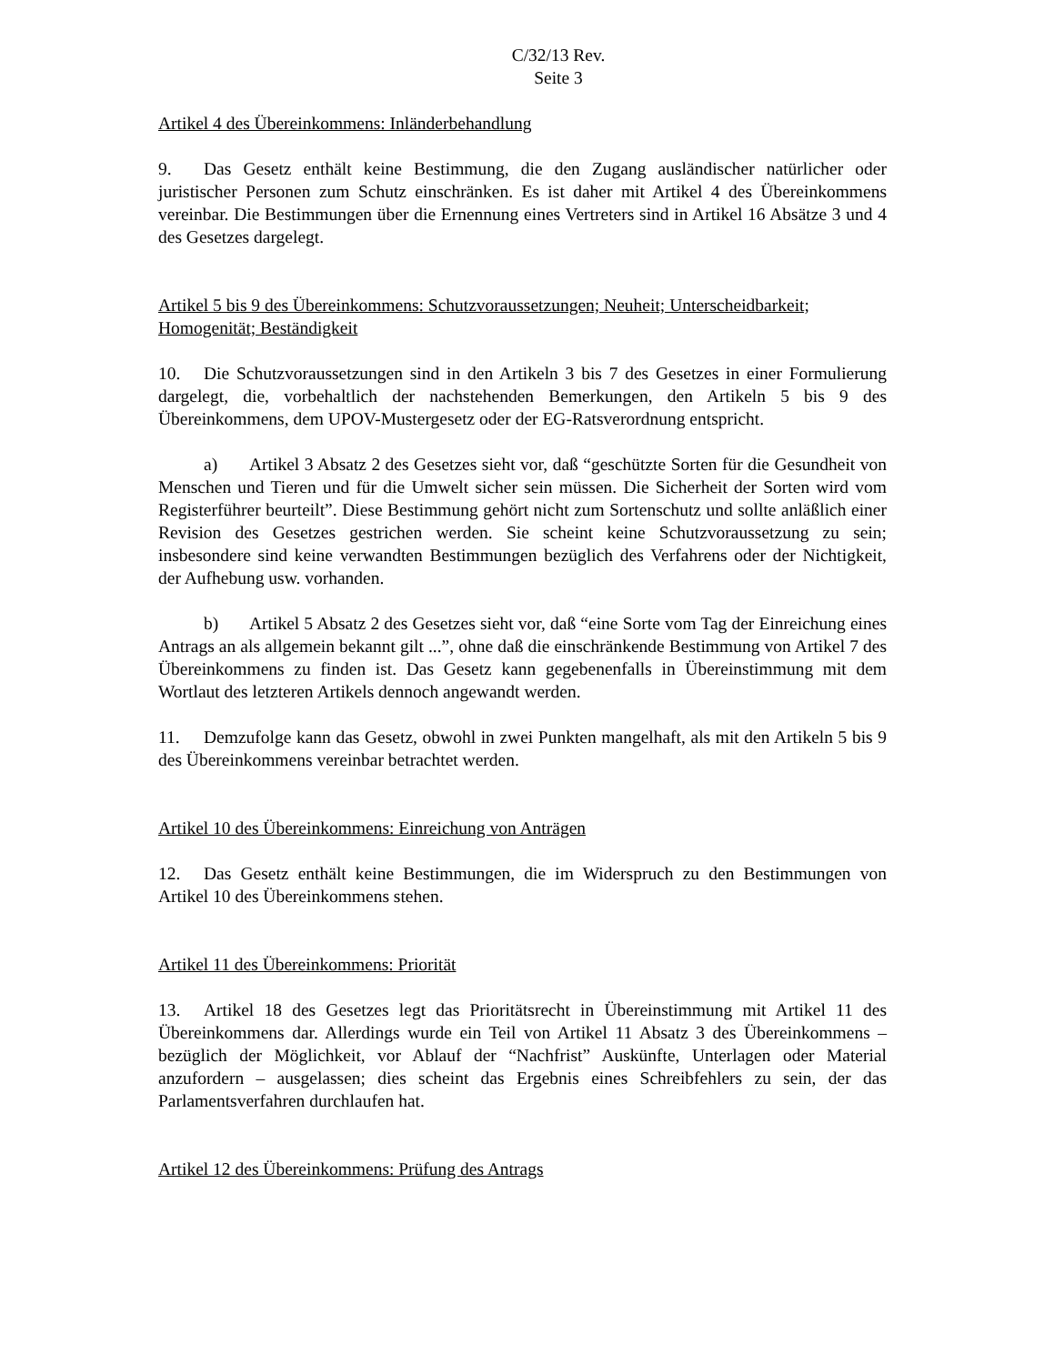C/32/13 Rev.
Seite 3
Artikel 4 des Übereinkommens: Inländerbehandlung
9. Das Gesetz enthält keine Bestimmung, die den Zugang ausländischer natürlicher oder juristischer Personen zum Schutz einschränken. Es ist daher mit Artikel 4 des Übereinkommens vereinbar. Die Bestimmungen über die Ernennung eines Vertreters sind in Artikel 16 Absätze 3 und 4 des Gesetzes dargelegt.
Artikel 5 bis 9 des Übereinkommens: Schutzvoraussetzungen; Neuheit; Unterscheidbarkeit; Homogenität; Beständigkeit
10. Die Schutzvoraussetzungen sind in den Artikeln 3 bis 7 des Gesetzes in einer Formulierung dargelegt, die, vorbehaltlich der nachstehenden Bemerkungen, den Artikeln 5 bis 9 des Übereinkommens, dem UPOV-Mustergesetz oder der EG-Ratsverordnung entspricht.
a) Artikel 3 Absatz 2 des Gesetzes sieht vor, daß “geschützte Sorten für die Gesundheit von Menschen und Tieren und für die Umwelt sicher sein müssen. Die Sicherheit der Sorten wird vom Registerführer beurteilt”. Diese Bestimmung gehört nicht zum Sortenschutz und sollte anläßlich einer Revision des Gesetzes gestrichen werden. Sie scheint keine Schutzvoraussetzung zu sein; insbesondere sind keine verwandten Bestimmungen bezüglich des Verfahrens oder der Nichtigkeit, der Aufhebung usw. vorhanden.
b) Artikel 5 Absatz 2 des Gesetzes sieht vor, daß “eine Sorte vom Tag der Einreichung eines Antrags an als allgemein bekannt gilt ...”, ohne daß die einschränkende Bestimmung von Artikel 7 des Übereinkommens zu finden ist. Das Gesetz kann gegebenenfalls in Übereinstimmung mit dem Wortlaut des letzteren Artikels dennoch angewandt werden.
11. Demzufolge kann das Gesetz, obwohl in zwei Punkten mangelhaft, als mit den Artikeln 5 bis 9 des Übereinkommens vereinbar betrachtet werden.
Artikel 10 des Übereinkommens: Einreichung von Anträgen
12. Das Gesetz enthält keine Bestimmungen, die im Widerspruch zu den Bestimmungen von Artikel 10 des Übereinkommens stehen.
Artikel 11 des Übereinkommens: Priorität
13. Artikel 18 des Gesetzes legt das Prioritätsrecht in Übereinstimmung mit Artikel 11 des Übereinkommens dar. Allerdings wurde ein Teil von Artikel 11 Absatz 3 des Übereinkommens – bezüglich der Möglichkeit, vor Ablauf der “Nachfrist” Auskünfte, Unterlagen oder Material anzufordern – ausgelassen; dies scheint das Ergebnis eines Schreibfehlers zu sein, der das Parlamentsverfahren durchlaufen hat.
Artikel 12 des Übereinkommens: Prüfung des Antrags